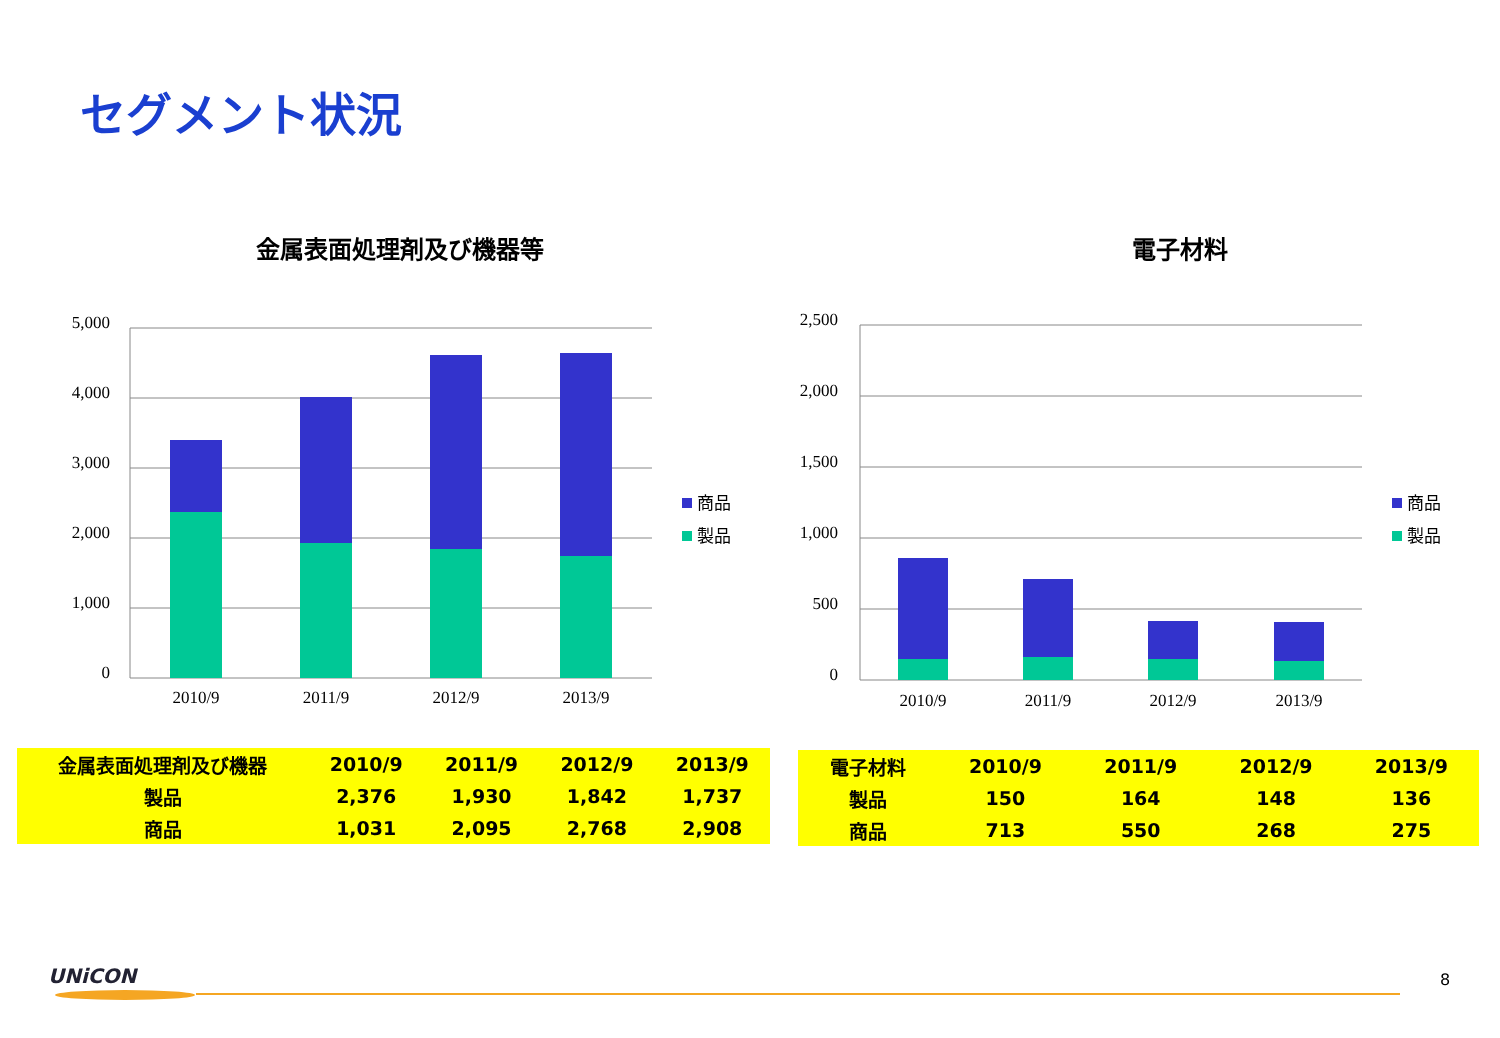セグメント状況
金属表面処理剤及び機器等
5,000
4,000
3,000
2,000
1,000
0
2010/9
2011/9
2012/9
2013/9
商品
製品
電子材料
2,500
2,000
1,500
1,000
500
0
2010/9
2011/9
2012/9
2013/9
商品
製品
| 金属表面処理剤及び機器 | 2010/9 | 2011/9 | 2012/9 | 2013/9 |
| 製品 | 2,376 | 1,930 | 1,842 | 1,737 |
| 商品 | 1,031 | 2,095 | 2,768 | 2,908 |
| 電子材料 | 2010/9 | 2011/9 | 2012/9 | 2013/9 |
| 製品 | 150 | 164 | 148 | 136 |
| 商品 | 713 | 550 | 268 | 275 |
UNiCON 8